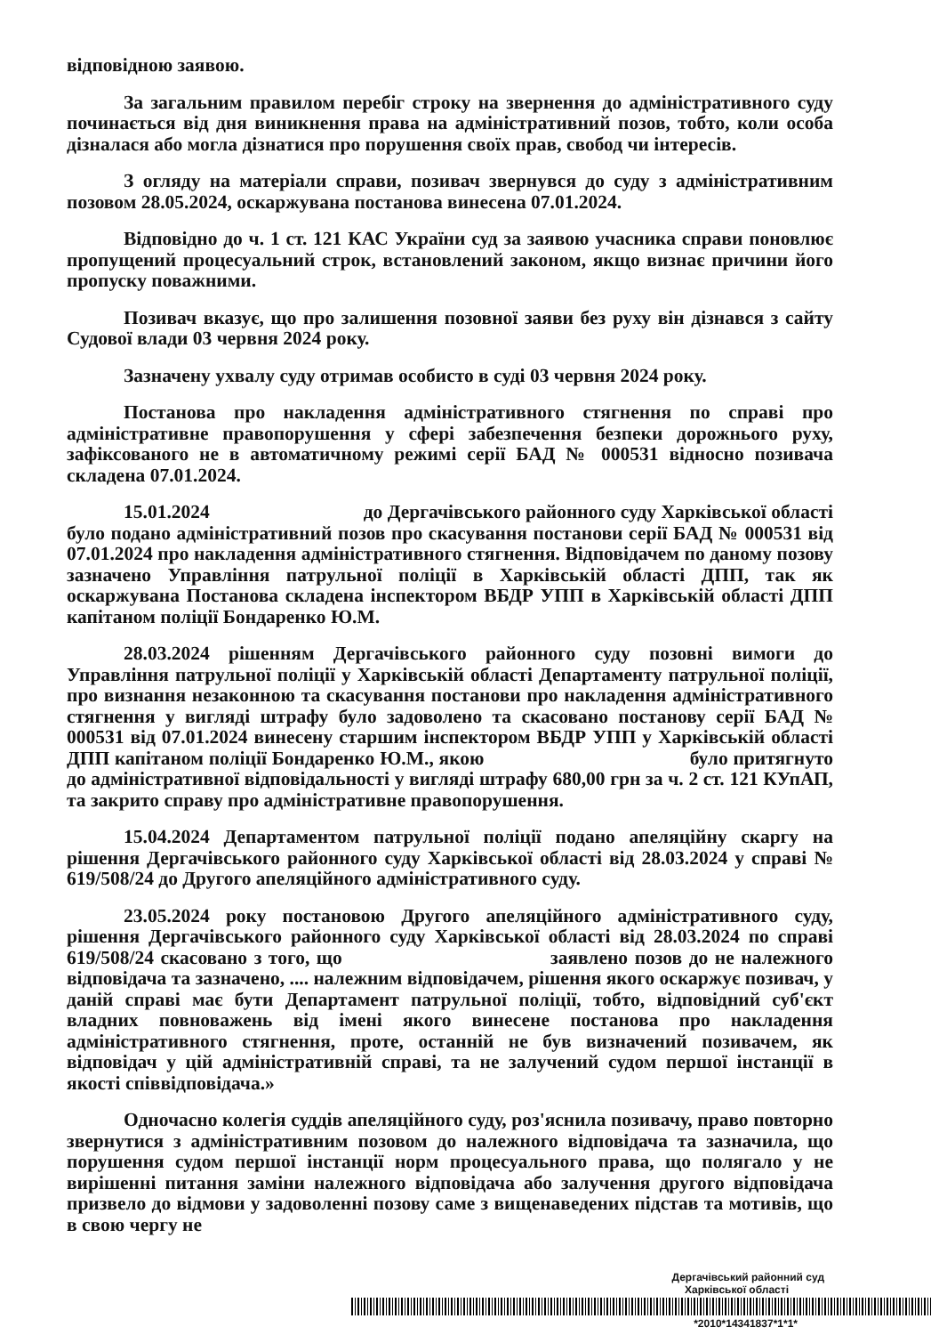відповідною заявою.
За загальним правилом перебіг строку на звернення до адміністративного суду починається від дня виникнення права на адміністративний позов, тобто, коли особа дізналася або могла дізнатися про порушення своїх прав, свобод чи інтересів.
З огляду на матеріали справи, позивач звернувся до суду з адміністративним позовом 28.05.2024, оскаржувана постанова винесена 07.01.2024.
Відповідно до ч. 1 ст. 121 КАС України суд за заявою учасника справи поновлює пропущений процесуальний строк, встановлений законом, якщо визнає причини його пропуску поважними.
Позивач вказує, що про залишення позовної заяви без руху він дізнався з сайту Судової влади 03 червня 2024 року.
Зазначену ухвалу суду отримав особисто в суді 03 червня 2024 року.
Постанова про накладення адміністративного стягнення по справі про адміністративне правопорушення у сфері забезпечення безпеки дорожнього руху, зафіксованого не в автоматичному режимі серії БАД № 000531 відносно позивача складена 07.01.2024.
15.01.2024 до Дергачівського районного суду Харківської області було подано адміністративний позов про скасування постанови серії БАД № 000531 від 07.01.2024 про накладення адміністративного стягнення. Відповідачем по даному позову зазначено Управління патрульної поліції в Харківській області ДПП, так як оскаржувана Постанова складена інспектором ВБДР УПП в Харківській області ДПП капітаном поліції Бондаренко Ю.М.
28.03.2024 рішенням Дергачівського районного суду позовні вимоги до Управління патрульної поліції у Харківській області Департаменту патрульної поліції, про визнання незаконною та скасування постанови про накладення адміністративного стягнення у вигляді штрафу було задоволено та скасовано постанову серії БАД № 000531 від 07.01.2024 винесену старшим інспектором ВБДР УПП у Харківській області ДПП капітаном поліції Бондаренко Ю.М., якою було притягнуто до адміністративної відповідальності у вигляді штрафу 680,00 грн за ч. 2 ст. 121 КУпАП, та закрито справу про адміністративне правопорушення.
15.04.2024 Департаментом патрульної поліції подано апеляційну скаргу на рішення Дергачівського районного суду Харківської області від 28.03.2024 у справі № 619/508/24 до Другого апеляційного адміністративного суду.
23.05.2024 року постановою Другого апеляційного адміністративного суду, рішення Дергачівського районного суду Харківської області від 28.03.2024 по справі 619/508/24 скасовано з того, що заявлено позов до не належного відповідача та зазначено, .... належним відповідачем, рішення якого оскаржує позивач, у даній справі має бути Департамент патрульної поліції, тобто, відповідний суб'єкт владних повноважень від імені якого винесене постанова про накладення адміністративного стягнення, проте, останній не був визначений позивачем, як відповідач у цій адміністративній справі, та не залучений судом першої інстанції в якості співвідповідача.»
Одночасно колегія суддів апеляційного суду, роз'яснила позивачу, право повторно звернутися з адміністративним позовом до належного відповідача та зазначила, що порушення судом першої інстанції норм процесуального права, що полягало у не вирішенні питання заміни належного відповідача або залучення другого відповідача призвело до відмови у задоволенні позову саме з вищенаведених підстав та мотивів, що в свою чергу не
Дергачівський районний суд
Харківської області
*2010*14341837*1*1*